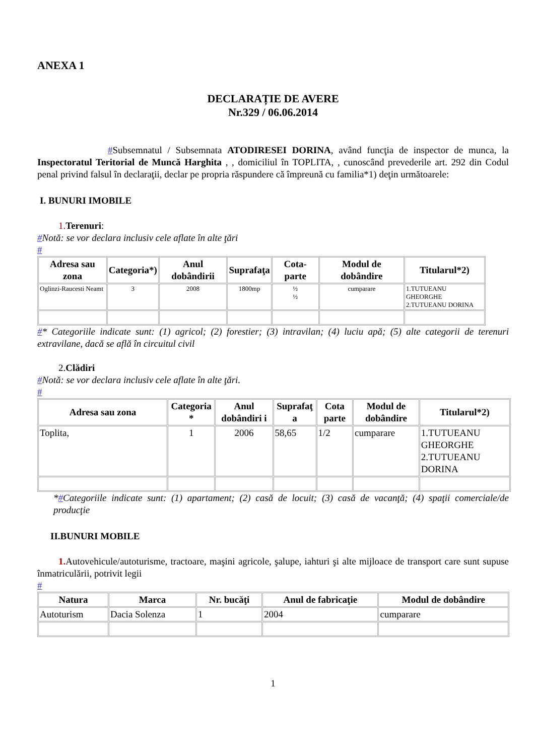ANEXA 1
DECLARAȚIE DE AVERE
Nr.329 / 06.06.2014
#Subsemnatul / Subsemnata ATODIRESEI DORINA, având funcţia de inspector de munca, la Inspectoratul Teritorial de Muncă Harghita , , domiciliul în TOPLITA, , cunoscând prevederile art. 292 din Codul penal privind falsul în declaraţii, declar pe propria răspundere că împreună cu familia*1) deţin următoarele:
I. BUNURI IMOBILE
1. Terenuri:
#Notă: se vor declara inclusiv cele aflate în alte ţări
#
| Adresa sau zona | Categoria*) | Anul dobândirii | Suprafaţa | Cota-parte | Modul de dobândire | Titularul*2) |
| --- | --- | --- | --- | --- | --- | --- |
| Oglinzi-Raucesti Neamt | 3 | 2008 | 1800mp | ½ ½ | cumparare | 1.TUTUEANU GHEORGHE 2.TUTUEANU DORINA |
#* Categoriile indicate sunt: (1) agricol; (2) forestier; (3) intravilan; (4) luciu apă; (5) alte categorii de terenuri extravilane, dacă se află în circuitul civil
2.Clădiri
#Notă: se vor declara inclusiv cele aflate în alte ţări.
#
| Adresa sau zona | Categoria * | Anul dobândiri i | Suprafaţ a | Cota parte | Modul de dobândire | Titularul*2) |
| --- | --- | --- | --- | --- | --- | --- |
| Toplita, | 1 | 2006 | 58,65 | 1/2 | cumparare | 1.TUTUEANU GHEORGHE 2.TUTUEANU DORINA |
*#Categoriile indicate sunt: (1) apartament; (2) casă de locuit; (3) casă de vacanţă; (4) spaţii comerciale/de producţie
II.BUNURI MOBILE
1. Autovehicule/autoturisme, tractoare, maşini agricole, şalupe, iahturi şi alte mijloace de transport care sunt supuse înmatriculării, potrivit legii
#
| Natura | Marca | Nr. bucăţi | Anul de fabricaţie | Modul de dobândire |
| --- | --- | --- | --- | --- |
| Autoturism | Dacia Solenza | 1 | 2004 | cumparare |
1